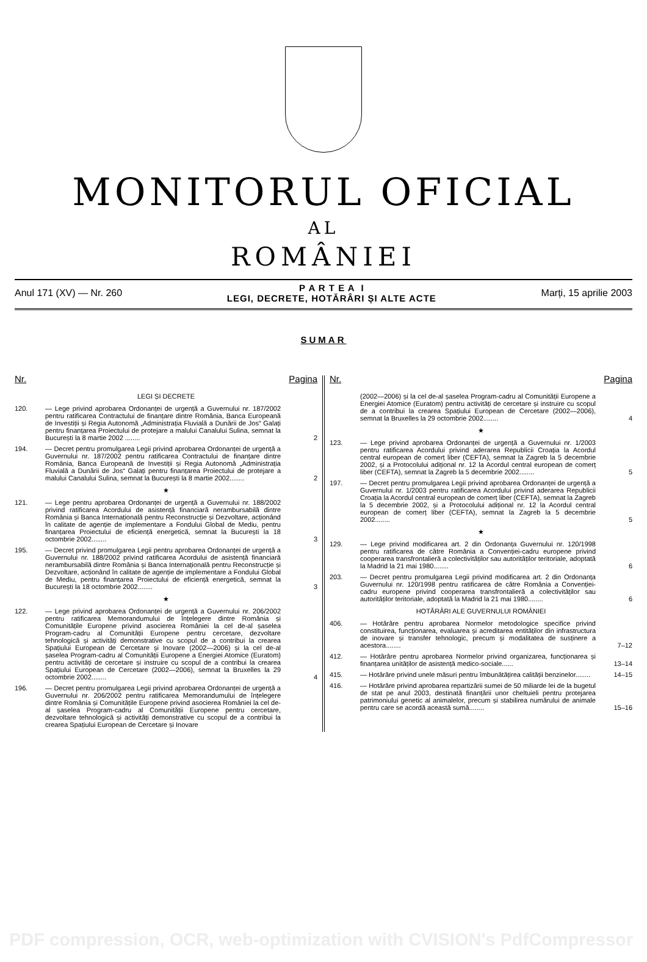MONITORUL OFICIAL
AL
ROMÂNIEI
Anul 171 (XV) — Nr. 260
P A R T E A I
LEGI, DECRETE, HOTĂRÂRI ȘI ALTE ACTE
Marți, 15 aprilie 2003
SUMAR
Nr. Pagina
LEGI ȘI DECRETE
120. — Lege privind aprobarea Ordonanței de urgență a Guvernului nr. 187/2002 pentru ratificarea Contractului de finanțare dintre România, Banca Europeană de Investiții și Regia Autonomă „Administrația Fluvială a Dunării de Jos“ Galați pentru finanțarea Proiectului de protejare a malului Canalului Sulina, semnat la București la 8 martie 2002 ........
2
194. — Decret pentru promulgarea Legii privind aprobarea Ordonanței de urgență a Guvernului nr. 187/2002 pentru ratificarea Contractului de finanțare dintre România, Banca Europeană de Investiții și Regia Autonomă „Administrația Fluvială a Dunării de Jos“ Galați pentru finanțarea Proiectului de protejare a malului Canalului Sulina, semnat la București la 8 martie 2002........
2
★
121. — Lege pentru aprobarea Ordonanței de urgență a Guvernului nr. 188/2002 privind ratificarea Acordului de asistență financiară nerambursabilă dintre România și Banca Internațională pentru Reconstrucție și Dezvoltare, acționând în calitate de agenție de implementare a Fondului Global de Mediu, pentru finanțarea Proiectului de eficiență energetică, semnat la București la 18 octombrie 2002........
3
195. — Decret privind promulgarea Legii pentru aprobarea Ordonanței de urgență a Guvernului nr. 188/2002 privind ratificarea Acordului de asistență financiară nerambursabilă dintre România și Banca Internațională pentru Reconstrucție și Dezvoltare, acționând în calitate de agenție de implementare a Fondului Global de Mediu, pentru finanțarea Proiectului de eficiență energetică, semnat la București la 18 octombrie 2002........
3
★
122. — Lege privind aprobarea Ordonanței de urgență a Guvernului nr. 206/2002 pentru ratificarea Memorandumului de înțelegere dintre România și Comunitățile Europene privind asocierea României la cel de-al șaselea Program-cadru al Comunității Europene pentru cercetare, dezvoltare tehnologică și activități demonstrative cu scopul de a contribui la crearea Spațiului European de Cercetare și Inovare (2002—2006) și la cel de-al șaselea Program-cadru al Comunității Europene a Energiei Atomice (Euratom) pentru activități de cercetare și instruire cu scopul de a contribui la crearea Spațiului European de Cercetare (2002—2006), semnat la Bruxelles la 29 octombrie 2002........
4
196. — Decret pentru promulgarea Legii privind aprobarea Ordonanței de urgență a Guvernului nr. 206/2002 pentru ratificarea Memorandumului de înțelegere dintre România și Comunitățile Europene privind asocierea României la cel de-al șaselea Program-cadru al Comunității Europene pentru cercetare, dezvoltare tehnologică și activități demonstrative cu scopul de a contribui la crearea Spațiului European de Cercetare și Inovare
Nr. Pagina
(2002—2006) și la cel de-al șaselea Program-cadru al Comunității Europene a Energiei Atomice (Euratom) pentru activități de cercetare și instruire cu scopul de a contribui la crearea Spațiului European de Cercetare (2002—2006), semnat la Bruxelles la 29 octombrie 2002........
4
★
123. — Lege privind aprobarea Ordonanței de urgență a Guvernului nr. 1/2003 pentru ratificarea Acordului privind aderarea Republicii Croația la Acordul central european de comerț liber (CEFTA), semnat la Zagreb la 5 decembrie 2002, și a Protocolului adițional nr. 12 la Acordul central european de comerț liber (CEFTA), semnat la Zagreb la 5 decembrie 2002........
5
197. — Decret pentru promulgarea Legii privind aprobarea Ordonanței de urgență a Guvernului nr. 1/2003 pentru ratificarea Acordului privind aderarea Republicii Croația la Acordul central european de comerț liber (CEFTA), semnat la Zagreb la 5 decembrie 2002, și a Protocolului adițional nr. 12 la Acordul central european de comerț liber (CEFTA), semnat la Zagreb la 5 decembrie 2002........
5
★
129. — Lege privind modificarea art. 2 din Ordonanța Guvernului nr. 120/1998 pentru ratificarea de către România a Convenției-cadru europene privind cooperarea transfrontalieră a colectivităților sau autorităților teritoriale, adoptată la Madrid la 21 mai 1980........
6
203. — Decret pentru promulgarea Legii privind modificarea art. 2 din Ordonanța Guvernului nr. 120/1998 pentru ratificarea de către România a Convenției-cadru europene privind cooperarea transfrontalieră a colectivităților sau autorităților teritoriale, adoptată la Madrid la 21 mai 1980........
6
HOTĂRÂRI ALE GUVERNULUI ROMÂNIEI
406. — Hotărâre pentru aprobarea Normelor metodologice specifice privind constituirea, funcționarea, evaluarea și acreditarea entităților din infrastructura de inovare și transfer tehnologic, precum și modalitatea de susținere a acestora........
7–12
412. — Hotărâre pentru aprobarea Normelor privind organizarea, funcționarea și finanțarea unităților de asistență medico-sociale......
13–14
415. — Hotărâre privind unele măsuri pentru îmbunătățirea calității benzinelor........
14–15
416. — Hotărâre privind aprobarea repartizării sumei de 50 miliarde lei de la bugetul de stat pe anul 2003, destinată finanțării unor cheltuieli pentru protejarea patrimoniului genetic al animalelor, precum și stabilirea numărului de animale pentru care se acordă această sumă........
15–16
PDF compression, OCR, web-optimization with CVISION's PdfCompressor